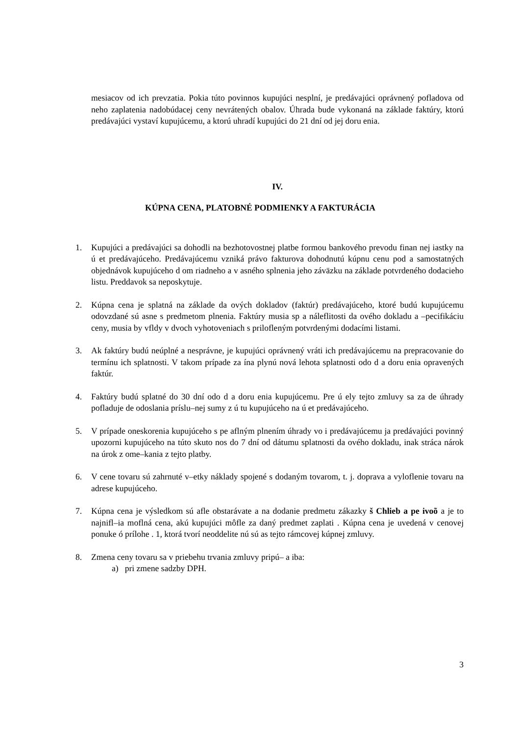mesiacov od ich prevzatia. Pokia túto povinnos kupujúci nesplní, je predávajúci oprávnený pofladova od neho zaplatenia nadobúdacej ceny nevrátených obalov. Úhrada bude vykonaná na základe faktúry, ktorú predávajúci vystaví kupujúcemu, a ktorú uhradí kupujúci do 21 dní od jej doru enia.
IV.
KÚPNA CENA, PLATOBNÉ PODMIENKY A FAKTURÁCIA
1. Kupujúci a predávajúci sa dohodli na bezhotovostnej platbe formou bankového prevodu finan nej iastky na ú et predávajúceho. Predávajúcemu vzniká právo fakturova dohodnutú kúpnu cenu pod a samostatných objednávok kupujúceho d om riadneho a v asného splnenia jeho záväzku na základe potvrdeného dodacieho listu. Preddavok sa neposkytuje.
2. Kúpna cena je splatná na základe da ových dokladov (faktúr) predávajúceho, ktoré budú kupujúcemu odovzdané sú asne s predmetom plnenia. Faktúry musia sp a náleflitosti da ového dokladu a –pecifikáciu ceny, musia by vfldy v dvoch vyhotoveniach s prilofleným potvrdenými dodacími listami.
3. Ak faktúry budú neúplné a nesprávne, je kupujúci oprávnený vráti ich predávajúcemu na prepracovanie do termínu ich splatnosti. V takom prípade za ína plynú nová lehota splatnosti odo d a doru enia opravených faktúr.
4. Faktúry budú splatné do 30 dní odo d a doru enia kupujúcemu. Pre ú ely tejto zmluvy sa za de úhrady pofladuje de odoslania príslu–nej sumy z ú tu kupujúceho na ú et predávajúceho.
5. V prípade oneskorenia kupujúceho s pe aflným plnením úhrady vo i predávajúcemu ja predávajúci povinný upozorni kupujúceho na túto skuto nos do 7 dní od dátumu splatnosti da ového dokladu, inak stráca nárok na úrok z ome–kania z tejto platby.
6. V cene tovaru sú zahrnuté v–etky náklady spojené s dodaným tovarom, t. j. doprava a vyloflenie tovaru na adrese kupujúceho.
7. Kúpna cena je výsledkom sú afle obstarávate a na dodanie predmetu zákazky š Chlieb a pe ivoõ a je to najnifl–ia moflná cena, akú kupujúci môfle za daný predmet zaplati . Kúpna cena je uvedená v cenovej ponuke ó prílohe . 1, ktorá tvorí neoddelite nú sú as tejto rámcovej kúpnej zmluvy.
8. Zmena ceny tovaru sa v priebehu trvania zmluvy pripú– a iba:
a) pri zmene sadzby DPH.
3